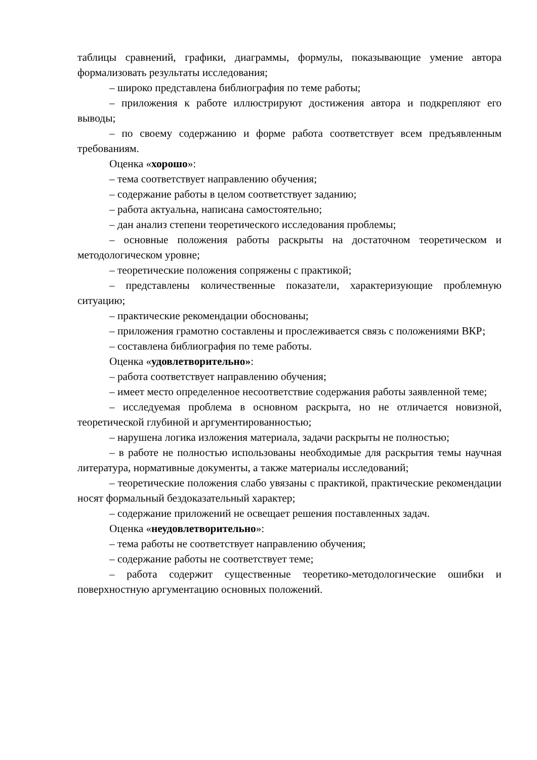таблицы сравнений, графики, диаграммы, формулы, показывающие умение автора формализовать результаты исследования;
– широко представлена библиография по теме работы;
– приложения к работе иллюстрируют достижения автора и подкрепляют его выводы;
– по своему содержанию и форме работа соответствует всем предъявленным требованиям.
Оценка «хорошо»:
– тема соответствует направлению обучения;
– содержание работы в целом соответствует заданию;
– работа актуальна, написана самостоятельно;
– дан анализ степени теоретического исследования проблемы;
– основные положения работы раскрыты на достаточном теоретическом и методологическом уровне;
– теоретические положения сопряжены с практикой;
– представлены количественные показатели, характеризующие проблемную ситуацию;
– практические рекомендации обоснованы;
– приложения грамотно составлены и прослеживается связь с положениями ВКР;
– составлена библиография по теме работы.
Оценка «удовлетворительно»:
– работа соответствует направлению обучения;
– имеет место определенное несоответствие содержания работы заявленной теме;
– исследуемая проблема в основном раскрыта, но не отличается новизной, теоретической глубиной и аргументированностью;
– нарушена логика изложения материала, задачи раскрыты не полностью;
– в работе не полностью использованы необходимые для раскрытия темы научная литература, нормативные документы, а также материалы исследований;
– теоретические положения слабо увязаны с практикой, практические рекомендации носят формальный бездоказательный характер;
– содержание приложений не освещает решения поставленных задач.
Оценка «неудовлетворительно»:
– тема работы не соответствует направлению обучения;
– содержание работы не соответствует теме;
– работа содержит существенные теоретико-методологические ошибки и поверхностную аргументацию основных положений.